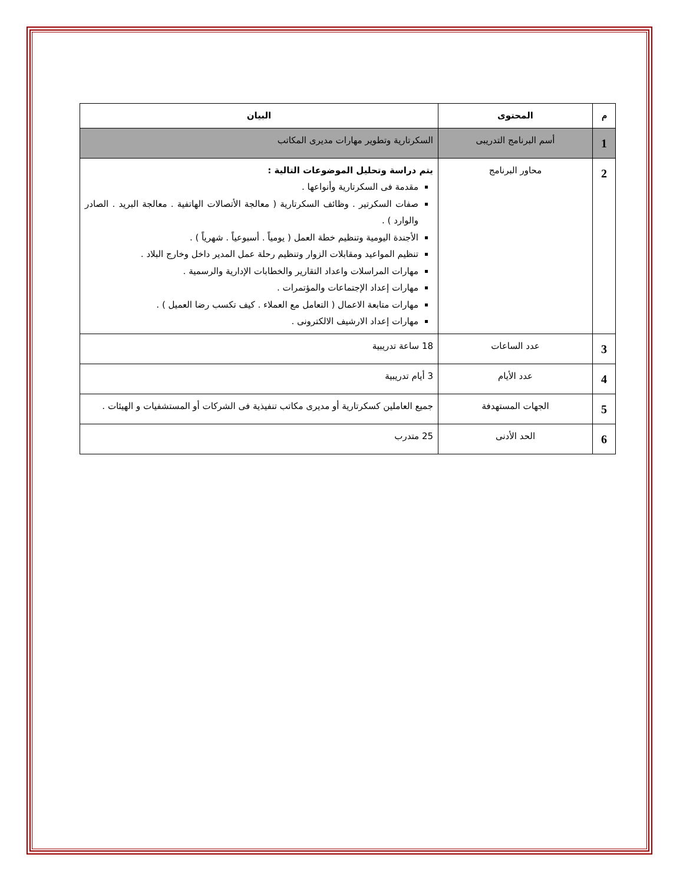| م | المحتوى | البيان |
| --- | --- | --- |
| 1 | أسم البرنامج التدريبى | السكرتارية وتطوير مهارات مديرى المكاتب |
| 2 | محاور البرنامج | يتم دراسة وتحليل الموضوعات التالية : مقدمة فى السكرتارية وأنواعها . صفات السكرتير . وظائف السكرتارية ( معالجة الأتصالات الهاتفية . معالجة البريد . الصادر والوارد ) . الأجندة اليومية وتنظيم خطة العمل ( يومياً . أسبوعياً . شهرياً ) . تنظيم المواعيد ومقابلات الزوار وتنظيم رحلة عمل المدير داخل وخارج البلاد . مهارات المراسلات واعداد التقارير والخطابات الإدارية والرسمية . مهارات إعداد الإجتماعات والمؤتمرات . مهارات متابعة الاعمال ( التعامل مع العملاء . كيف تكسب رضا العميل ) . مهارات إعداد الارشيف الالكترونى . |
| 3 | عدد الساعات | 18 ساعة تدريبية |
| 4 | عدد الأيام | 3 أيام تدريبية |
| 5 | الجهات المستهدفة | جميع العاملين كسكرتارية أو مديرى مكاتب تنفيذية فى الشركات أو المستشفيات و الهيئات . |
| 6 | الحد الأدنى | 25 متدرب |